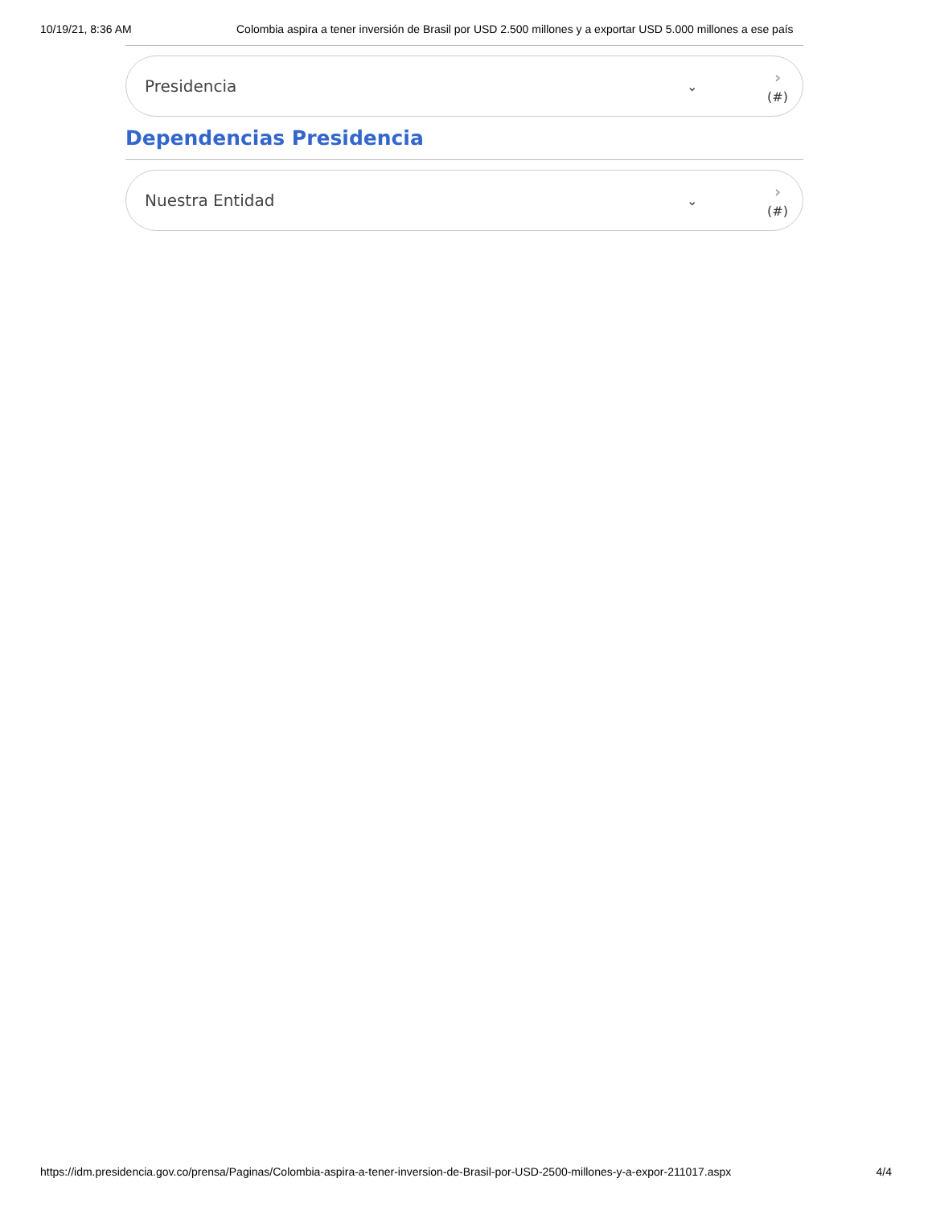10/19/21, 8:36 AM Colombia aspira a tener inversión de Brasil por USD 2.500 millones y a exportar USD 5.000 millones a ese país
Presidencia
⌄
›
(#)
Dependencias Presidencia
Nuestra Entidad
⌄
›
(#)
https://idm.presidencia.gov.co/prensa/Paginas/Colombia-aspira-a-tener-inversion-de-Brasil-por-USD-2500-millones-y-a-expor-211017.aspx 4/4